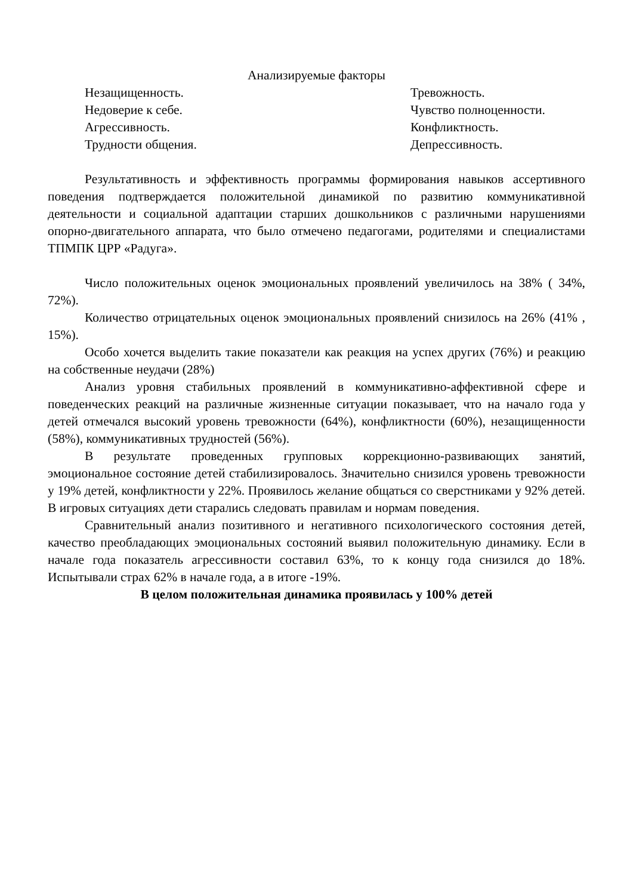Анализируемые факторы
Незащищенность. Тревожность.
Недоверие к себе. Чувство полноценности.
Агрессивность. Конфликтность.
Трудности общения. Депрессивность.
Результативность и эффективность программы формирования навыков ассертивного поведения подтверждается положительной динамикой по развитию коммуникативной деятельности и социальной адаптации старших дошкольников с различными нарушениями опорно-двигательного аппарата, что было отмечено педагогами, родителями и специалистами ТПМПК ЦРР «Радуга».
Число положительных оценок эмоциональных проявлений увеличилось на 38% ( 34%, 72%).
Количество отрицательных оценок эмоциональных проявлений снизилось на 26% (41% , 15%).
Особо хочется выделить такие показатели как реакция на успех других (76%) и реакцию на собственные неудачи (28%)
Анализ уровня стабильных проявлений в коммуникативно-аффективной сфере и поведенческих реакций на различные жизненные ситуации показывает, что на начало года у детей отмечался высокий уровень тревожности (64%), конфликтности (60%), незащищенности (58%), коммуникативных трудностей (56%).
В результате проведенных групповых коррекционно-развивающих занятий, эмоциональное состояние детей стабилизировалось. Значительно снизился уровень тревожности у 19% детей, конфликтности у 22%. Проявилось желание общаться со сверстниками у 92% детей. В игровых ситуациях дети старались следовать правилам и нормам поведения.
Сравнительный анализ позитивного и негативного психологического состояния детей, качество преобладающих эмоциональных состояний выявил положительную динамику. Если в начале года показатель агрессивности составил 63%, то к концу года снизился до 18%. Испытывали страх 62% в начале года, а в итоге -19%.
В целом положительная динамика проявилась у 100% детей